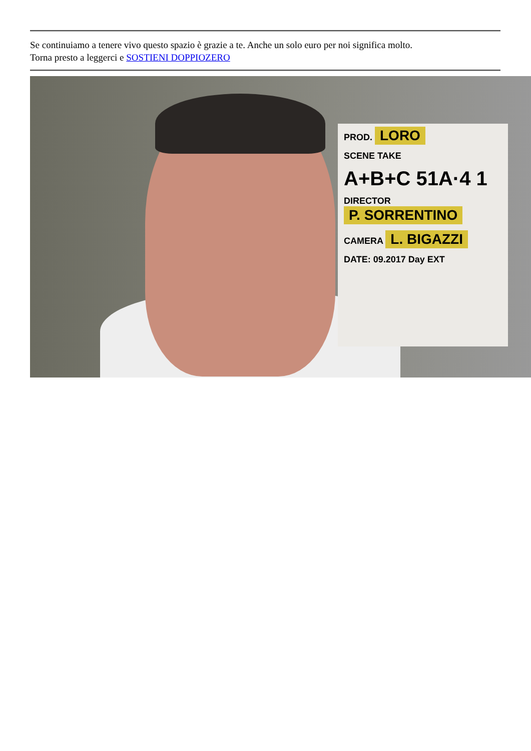Se continuiamo a tenere vivo questo spazio è grazie a te. Anche un solo euro per noi significa molto.
Torna presto a leggerci e SOSTIENI DOPPIOZERO
PROD. LORO
SCENE TAKE
A+B+C 51A·4 1
DIRECTOR P. SORRENTINO
CAMERA L. BIGAZZI
DATE: 09.2017 Day EXT